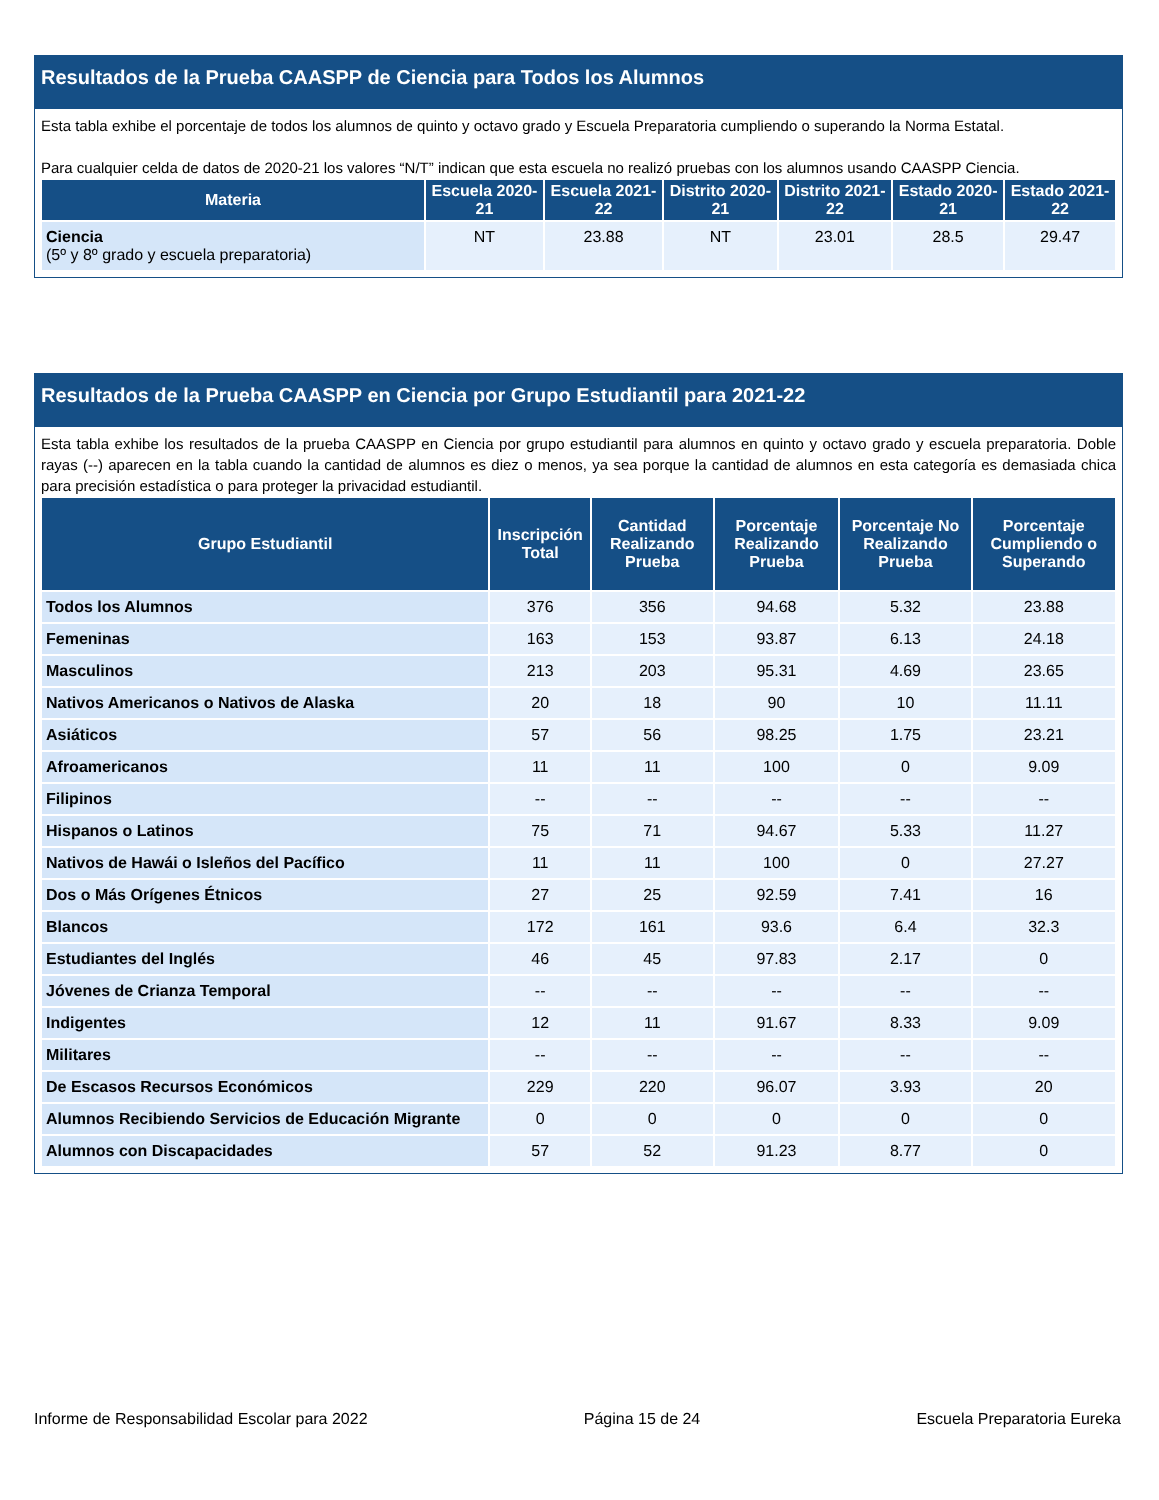Resultados de la Prueba CAASPP de Ciencia para Todos los Alumnos
Esta tabla exhibe el porcentaje de todos los alumnos de quinto y octavo grado y Escuela Preparatoria cumpliendo o superando la Norma Estatal.
Para cualquier celda de datos de 2020-21 los valores “N/T” indican que esta escuela no realizó pruebas con los alumnos usando CAASPP Ciencia.
| Materia | Escuela 2020-21 | Escuela 2021-22 | Distrito 2020-21 | Distrito 2021-22 | Estado 2020-21 | Estado 2021-22 |
| --- | --- | --- | --- | --- | --- | --- |
| Ciencia (5º y 8º grado y escuela preparatoria) | NT | 23.88 | NT | 23.01 | 28.5 | 29.47 |
Resultados de la Prueba CAASPP en Ciencia por Grupo Estudiantil para 2021-22
Esta tabla exhibe los resultados de la prueba CAASPP en Ciencia por grupo estudiantil para alumnos en quinto y octavo grado y escuela preparatoria. Doble rayas (--) aparecen en la tabla cuando la cantidad de alumnos es diez o menos, ya sea porque la cantidad de alumnos en esta categoría es demasiada chica para precisión estadística o para proteger la privacidad estudiantil.
| Grupo Estudiantil | Inscripción Total | Cantidad Realizando Prueba | Porcentaje Realizando Prueba | Porcentaje No Realizando Prueba | Porcentaje Cumpliendo o Superando |
| --- | --- | --- | --- | --- | --- |
| Todos los Alumnos | 376 | 356 | 94.68 | 5.32 | 23.88 |
| Femeninas | 163 | 153 | 93.87 | 6.13 | 24.18 |
| Masculinos | 213 | 203 | 95.31 | 4.69 | 23.65 |
| Nativos Americanos o Nativos de Alaska | 20 | 18 | 90 | 10 | 11.11 |
| Asiáticos | 57 | 56 | 98.25 | 1.75 | 23.21 |
| Afroamericanos | 11 | 11 | 100 | 0 | 9.09 |
| Filipinos | -- | -- | -- | -- | -- |
| Hispanos o Latinos | 75 | 71 | 94.67 | 5.33 | 11.27 |
| Nativos de Hawái o Isleños del Pacífico | 11 | 11 | 100 | 0 | 27.27 |
| Dos o Más Orígenes Étnicos | 27 | 25 | 92.59 | 7.41 | 16 |
| Blancos | 172 | 161 | 93.6 | 6.4 | 32.3 |
| Estudiantes del Inglés | 46 | 45 | 97.83 | 2.17 | 0 |
| Jóvenes de Crianza Temporal | -- | -- | -- | -- | -- |
| Indigentes | 12 | 11 | 91.67 | 8.33 | 9.09 |
| Militares | -- | -- | -- | -- | -- |
| De Escasos Recursos Económicos | 229 | 220 | 96.07 | 3.93 | 20 |
| Alumnos Recibiendo Servicios de Educación Migrante | 0 | 0 | 0 | 0 | 0 |
| Alumnos con Discapacidades | 57 | 52 | 91.23 | 8.77 | 0 |
Informe de Responsabilidad Escolar para 2022 Página 15 de 24 Escuela Preparatoria Eureka